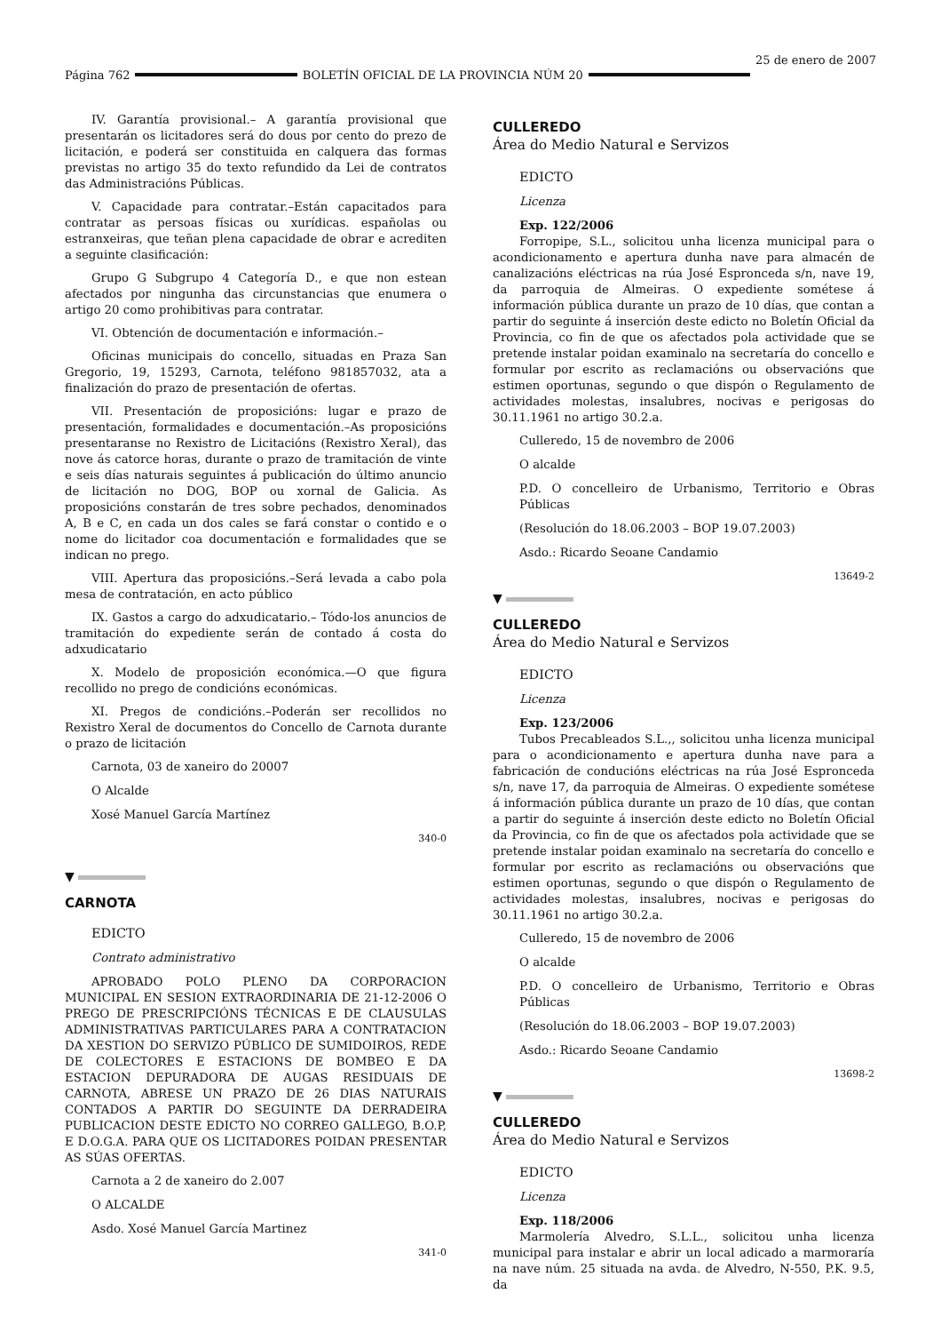Página 762 BOLETÍN OFICIAL DE LA PROVINCIA NÚM 20 25 de enero de 2007
IV. Garantía provisional.– A garantía provisional que presentarán os licitadores será do dous por cento do prezo de licitación, e poderá ser constituida en calquera das formas previstas no artigo 35 do texto refundido da Lei de contratos das Administracións Públicas.
V. Capacidade para contratar.–Están capacitados para contratar as persoas físicas ou xurídicas. españolas ou estranxeiras, que teñan plena capacidade de obrar e acrediten a seguinte clasificación:
Grupo G Subgrupo 4 Categoría D., e que non estean afectados por ningunha das circunstancias que enumera o artigo 20 como prohibitivas para contratar.
VI. Obtención de documentación e información.–
Oficinas municipais do concello, situadas en Praza San Gregorio, 19, 15293, Carnota, teléfono 981857032, ata a finalización do prazo de presentación de ofertas.
VII. Presentación de proposicións: lugar e prazo de presentación, formalidades e documentación.–As proposicións presentaranse no Rexistro de Licitacións (Rexistro Xeral), das nove ás catorce horas, durante o prazo de tramitación de vinte e seis días naturais seguintes á publicación do último anuncio de licitación no DOG, BOP ou xornal de Galicia. As proposicións constarán de tres sobre pechados, denominados A, B e C, en cada un dos cales se fará constar o contido e o nome do licitador coa documentación e formalidades que se indican no prego.
VIII. Apertura das proposicións.–Será levada a cabo pola mesa de contratación, en acto público
IX. Gastos a cargo do adxudicatario.– Tódo-los anuncios de tramitación do expediente serán de contado á costa do adxudicatario
X. Modelo de proposición económica.—O que figura recollido no prego de condicións económicas.
XI. Pregos de condicións.–Poderán ser recollidos no Rexistro Xeral de documentos do Concello de Carnota durante o prazo de licitación
Carnota, 03 de xaneiro do 20007
O Alcalde
Xosé Manuel García Martínez
340-0
▼
CARNOTA
EDICTO
Contrato administrativo
APROBADO POLO PLENO DA CORPORACION MUNICIPAL EN SESION EXTRAORDINARIA DE 21-12-2006 O PREGO DE PRESCRIPCIÓNS TÉCNICAS E DE CLAUSULAS ADMINISTRATIVAS PARTICULARES PARA A CONTRATACION DA XESTION DO SERVIZO PÚBLICO DE SUMIDOIROS, REDE DE COLECTORES E ESTACIONS DE BOMBEO E DA ESTACION DEPURADORA DE AUGAS RESIDUAIS DE CARNOTA, ABRESE UN PRAZO DE 26 DIAS NATURAIS CONTADOS A PARTIR DO SEGUINTE DA DERRADEIRA PUBLICACION DESTE EDICTO NO CORREO GALLEGO, B.O.P, E D.O.G.A. PARA QUE OS LICITADORES POIDAN PRESENTAR AS SÚAS OFERTAS.
Carnota a 2 de xaneiro do 2.007
O ALCALDE
Asdo. Xosé Manuel García Martinez
341-0
CULLEREDO
Área do Medio Natural e Servizos
EDICTO
Licenza
Exp. 122/2006
Forropipe, S.L., solicitou unha licenza municipal para o acondicionamento e apertura dunha nave para almacén de canalizacións eléctricas na rúa José Espronceda s/n, nave 19, da parroquia de Almeiras. O expediente sométese á información pública durante un prazo de 10 días, que contan a partir do seguinte á inserción deste edicto no Boletín Oficial da Provincia, co fin de que os afectados pola actividade que se pretende instalar poidan examinalo na secretaría do concello e formular por escrito as reclamacións ou observacións que estimen oportunas, segundo o que dispón o Regulamento de actividades molestas, insalubres, nocivas e perigosas do 30.11.1961 no artigo 30.2.a.
Culleredo, 15 de novembro de 2006
O alcalde
P.D. O concelleiro de Urbanismo, Territorio e Obras Públicas
(Resolución do 18.06.2003 – BOP 19.07.2003)
Asdo.: Ricardo Seoane Candamio
13649-2
▼
CULLEREDO
Área do Medio Natural e Servizos
EDICTO
Licenza
Exp. 123/2006
Tubos Precableados S.L.,, solicitou unha licenza municipal para o acondicionamento e apertura dunha nave para a fabricación de conducións eléctricas na rúa José Espronceda s/n, nave 17, da parroquia de Almeiras. O expediente sométese á información pública durante un prazo de 10 días, que contan a partir do seguinte á inserción deste edicto no Boletín Oficial da Provincia, co fin de que os afectados pola actividade que se pretende instalar poidan examinalo na secretaría do concello e formular por escrito as reclamacións ou observacións que estimen oportunas, segundo o que dispón o Regulamento de actividades molestas, insalubres, nocivas e perigosas do 30.11.1961 no artigo 30.2.a.
Culleredo, 15 de novembro de 2006
O alcalde
P.D. O concelleiro de Urbanismo, Territorio e Obras Públicas
(Resolución do 18.06.2003 – BOP 19.07.2003)
Asdo.: Ricardo Seoane Candamio
13698-2
▼
CULLEREDO
Área do Medio Natural e Servizos
EDICTO
Licenza
Exp. 118/2006
Marmolería Alvedro, S.L.L., solicitou unha licenza municipal para instalar e abrir un local adicado a marmoraría na nave núm. 25 situada na avda. de Alvedro, N-550, P.K. 9.5, da